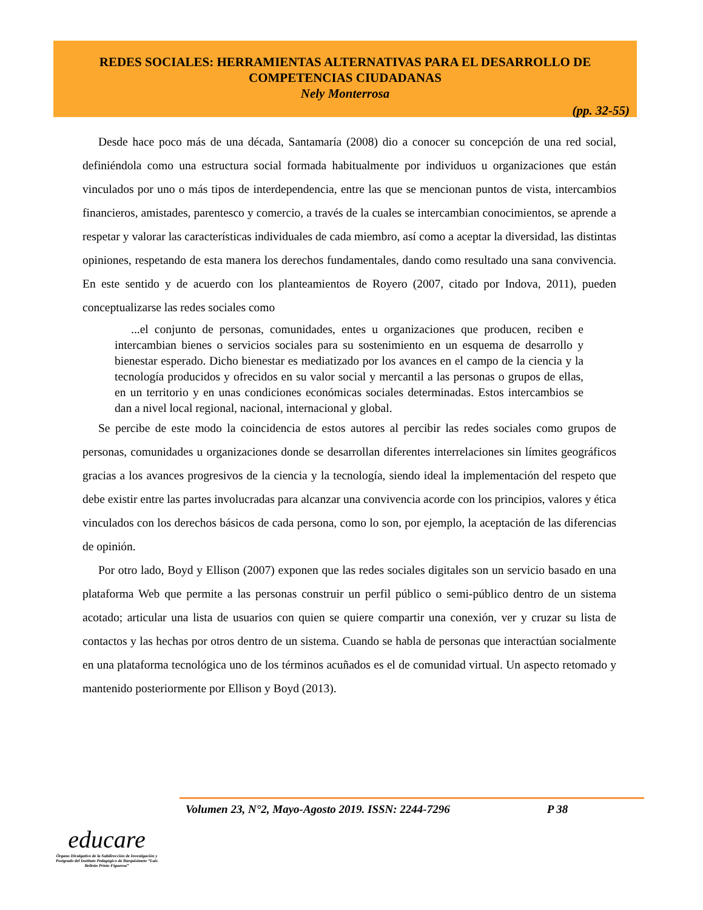REDES SOCIALES: HERRAMIENTAS ALTERNATIVAS PARA EL DESARROLLO DE
COMPETENCIAS CIUDADANAS
Nely Monterrosa
(pp. 32-55)
Desde hace poco más de una década, Santamaría (2008) dio a conocer su concepción de una red social, definiéndola como una estructura social formada habitualmente por individuos u organizaciones que están vinculados por uno o más tipos de interdependencia, entre las que se mencionan puntos de vista, intercambios financieros, amistades, parentesco y comercio, a través de la cuales se intercambian conocimientos, se aprende a respetar y valorar las características individuales de cada miembro, así como a aceptar la diversidad, las distintas opiniones, respetando de esta manera los derechos fundamentales, dando como resultado una sana convivencia. En este sentido y de acuerdo con los planteamientos de Royero (2007, citado por Indova, 2011), pueden conceptualizarse las redes sociales como
...el conjunto de personas, comunidades, entes u organizaciones que producen, reciben e intercambian bienes o servicios sociales para su sostenimiento en un esquema de desarrollo y bienestar esperado. Dicho bienestar es mediatizado por los avances en el campo de la ciencia y la tecnología producidos y ofrecidos en su valor social y mercantil a las personas o grupos de ellas, en un territorio y en unas condiciones económicas sociales determinadas. Estos intercambios se dan a nivel local regional, nacional, internacional y global.
Se percibe de este modo la coincidencia de estos autores al percibir las redes sociales como grupos de personas, comunidades u organizaciones donde se desarrollan diferentes interrelaciones sin límites geográficos gracias a los avances progresivos de la ciencia y la tecnología, siendo ideal la implementación del respeto que debe existir entre las partes involucradas para alcanzar una convivencia acorde con los principios, valores y ética vinculados con los derechos básicos de cada persona, como lo son, por ejemplo, la aceptación de las diferencias de opinión.
Por otro lado, Boyd y Ellison (2007) exponen que las redes sociales digitales son un servicio basado en una plataforma Web que permite a las personas construir un perfil público o semi-público dentro de un sistema acotado; articular una lista de usuarios con quien se quiere compartir una conexión, ver y cruzar su lista de contactos y las hechas por otros dentro de un sistema. Cuando se habla de personas que interactúan socialmente en una plataforma tecnológica uno de los términos acuñados es el de comunidad virtual. Un aspecto retomado y mantenido posteriormente por Ellison y Boyd (2013).
Volumen 23, N°2, Mayo-Agosto 2019. ISSN: 2244-7296 P 38
educare
Órgano Divulgativo de la Subdirección de Investigación y Postgrado del Instituto Pedagógico de Barquisimeto “Luis Beltrán Prieto Figueroa”